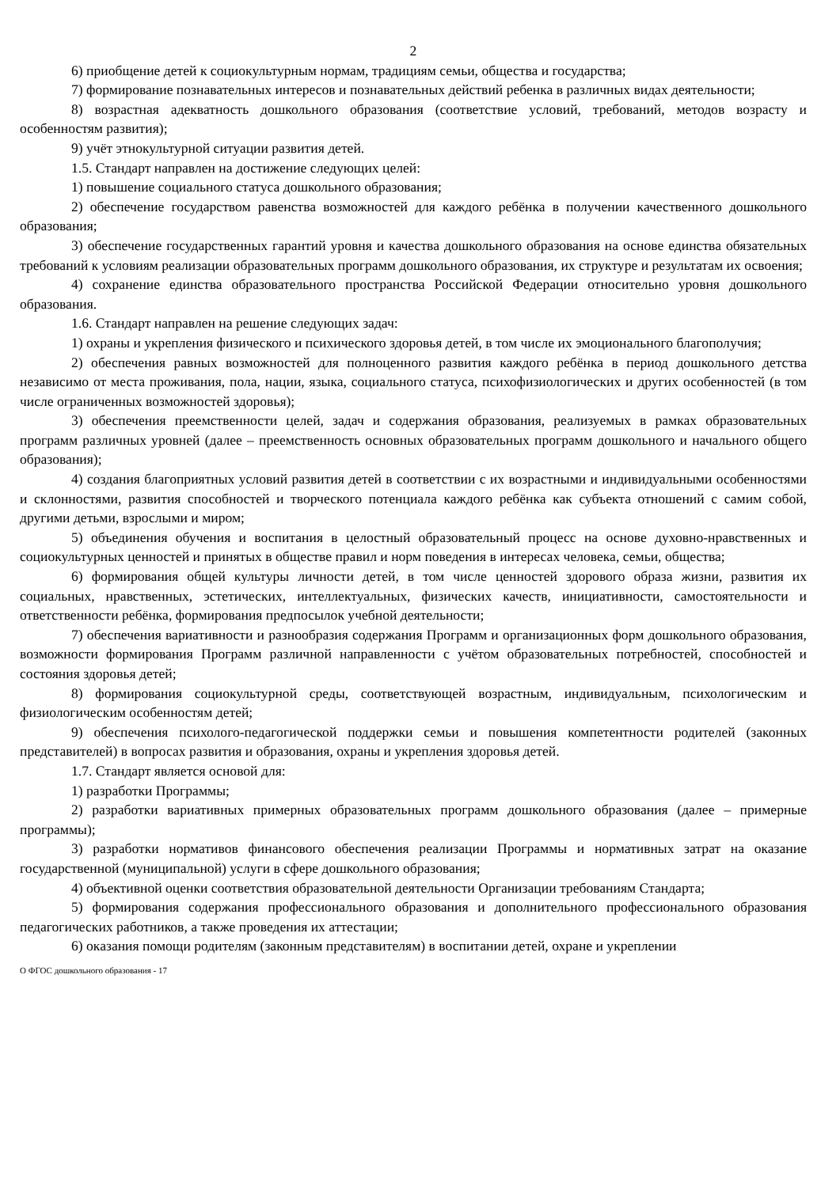2
6) приобщение детей к социокультурным нормам, традициям семьи, общества и государства;
7) формирование познавательных интересов и познавательных действий ребенка в различных видах деятельности;
8) возрастная адекватность дошкольного образования (соответствие условий, требований, методов возрасту и особенностям развития);
9) учёт этнокультурной ситуации развития детей.
1.5. Стандарт направлен на достижение следующих целей:
1) повышение социального статуса дошкольного образования;
2) обеспечение государством равенства возможностей для каждого ребёнка в получении качественного дошкольного образования;
3) обеспечение государственных гарантий уровня и качества дошкольного образования на основе единства обязательных требований к условиям реализации образовательных программ дошкольного образования, их структуре и результатам их освоения;
4) сохранение единства образовательного пространства Российской Федерации относительно уровня дошкольного образования.
1.6. Стандарт направлен на решение следующих задач:
1) охраны и укрепления физического и психического здоровья детей, в том числе их эмоционального благополучия;
2) обеспечения равных возможностей для полноценного развития каждого ребёнка в период дошкольного детства независимо от места проживания, пола, нации, языка, социального статуса, психофизиологических и других особенностей (в том числе ограниченных возможностей здоровья);
3) обеспечения преемственности целей, задач и содержания образования, реализуемых в рамках образовательных программ различных уровней (далее – преемственность основных образовательных программ дошкольного и начального общего образования);
4) создания благоприятных условий развития детей в соответствии с их возрастными и индивидуальными особенностями и склонностями, развития способностей и творческого потенциала каждого ребёнка как субъекта отношений с самим собой, другими детьми, взрослыми и миром;
5) объединения обучения и воспитания в целостный образовательный процесс на основе духовно-нравственных и социокультурных ценностей и принятых в обществе правил и норм поведения в интересах человека, семьи, общества;
6) формирования общей культуры личности детей, в том числе ценностей здорового образа жизни, развития их социальных, нравственных, эстетических, интеллектуальных, физических качеств, инициативности, самостоятельности и ответственности ребёнка, формирования предпосылок учебной деятельности;
7) обеспечения вариативности и разнообразия содержания Программ и организационных форм дошкольного образования, возможности формирования Программ различной направленности с учётом образовательных потребностей, способностей и состояния здоровья детей;
8) формирования социокультурной среды, соответствующей возрастным, индивидуальным, психологическим и физиологическим особенностям детей;
9) обеспечения психолого-педагогической поддержки семьи и повышения компетентности родителей (законных представителей) в вопросах развития и образования, охраны и укрепления здоровья детей.
1.7. Стандарт является основой для:
1) разработки Программы;
2) разработки вариативных примерных образовательных программ дошкольного образования (далее – примерные программы);
3) разработки нормативов финансового обеспечения реализации Программы и нормативных затрат на оказание государственной (муниципальной) услуги в сфере дошкольного образования;
4) объективной оценки соответствия образовательной деятельности Организации требованиям Стандарта;
5) формирования содержания профессионального образования и дополнительного профессионального образования педагогических работников, а также проведения их аттестации;
6) оказания помощи родителям (законным представителям) в воспитании детей, охране и укреплении
О ФГОС дошкольного образования - 17